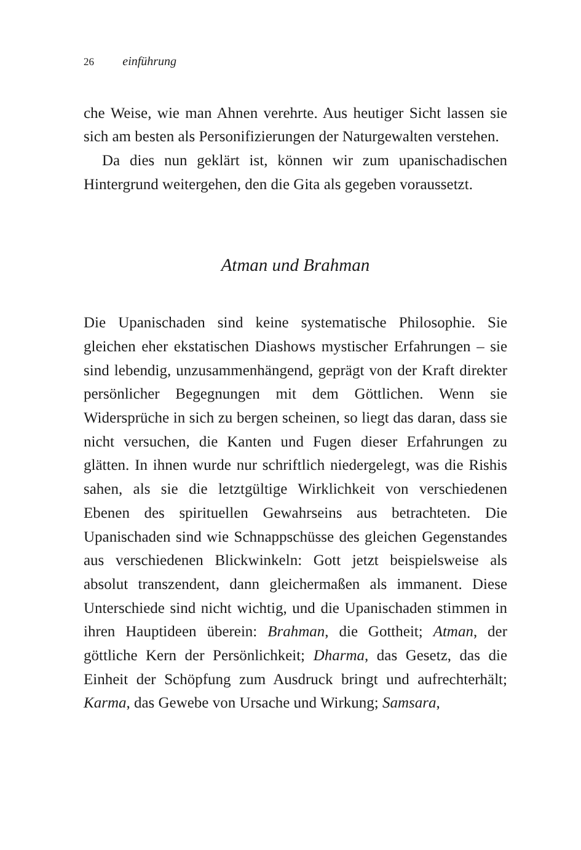26 einführung
che Weise, wie man Ahnen verehrte. Aus heutiger Sicht lassen sie sich am besten als Personifizierungen der Naturgewalten verstehen.
Da dies nun geklärt ist, können wir zum upanischadischen Hintergrund weitergehen, den die Gita als gegeben voraussetzt.
Atman und Brahman
Die Upanischaden sind keine systematische Philosophie. Sie gleichen eher ekstatischen Diashows mystischer Erfahrungen – sie sind lebendig, unzusammenhängend, geprägt von der Kraft direkter persönlicher Begegnungen mit dem Göttlichen. Wenn sie Widersprüche in sich zu bergen scheinen, so liegt das daran, dass sie nicht versuchen, die Kanten und Fugen dieser Erfahrungen zu glätten. In ihnen wurde nur schriftlich niedergelegt, was die Rishis sahen, als sie die letztgültige Wirklichkeit von verschiedenen Ebenen des spirituellen Gewahrseins aus betrachteten. Die Upanischaden sind wie Schnappschüsse des gleichen Gegenstandes aus verschiedenen Blickwinkeln: Gott jetzt beispielsweise als absolut transzendent, dann gleichermaßen als immanent. Diese Unterschiede sind nicht wichtig, und die Upanischaden stimmen in ihren Hauptideen überein: Brahman, die Gottheit; Atman, der göttliche Kern der Persönlichkeit; Dharma, das Gesetz, das die Einheit der Schöpfung zum Ausdruck bringt und aufrechterhält; Karma, das Gewebe von Ursache und Wirkung; Samsara,